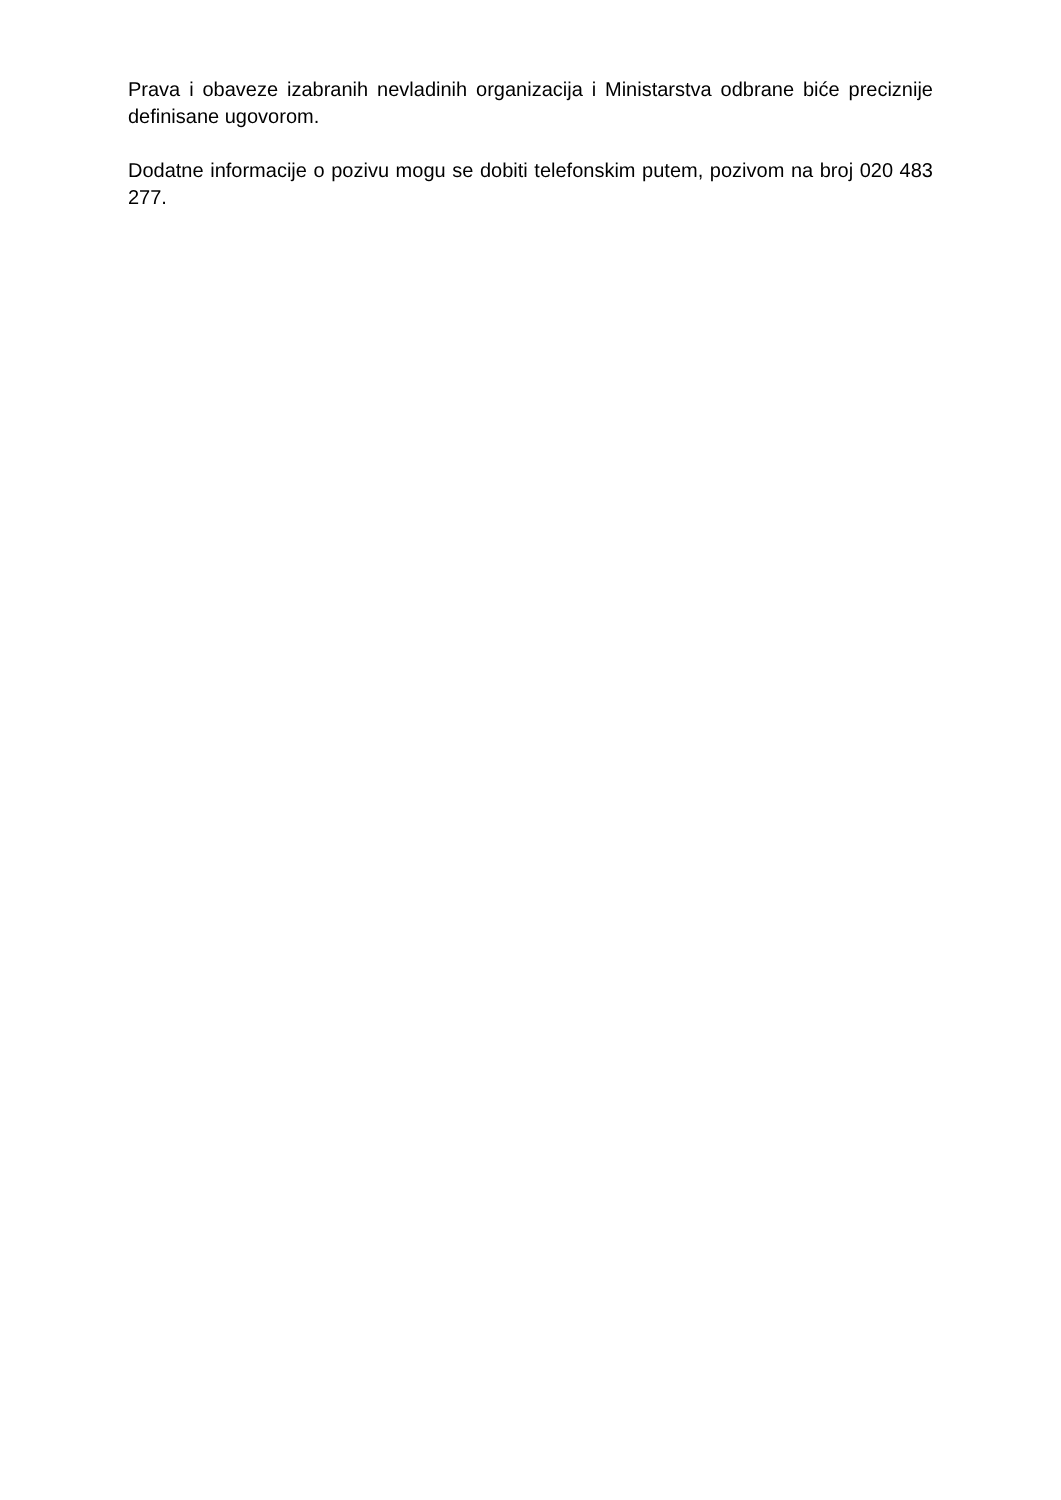Prava i obaveze izabranih nevladinih organizacija i Ministarstva odbrane biće preciznije definisane ugovorom.
Dodatne informacije o pozivu mogu se dobiti telefonskim putem, pozivom na broj 020 483 277.